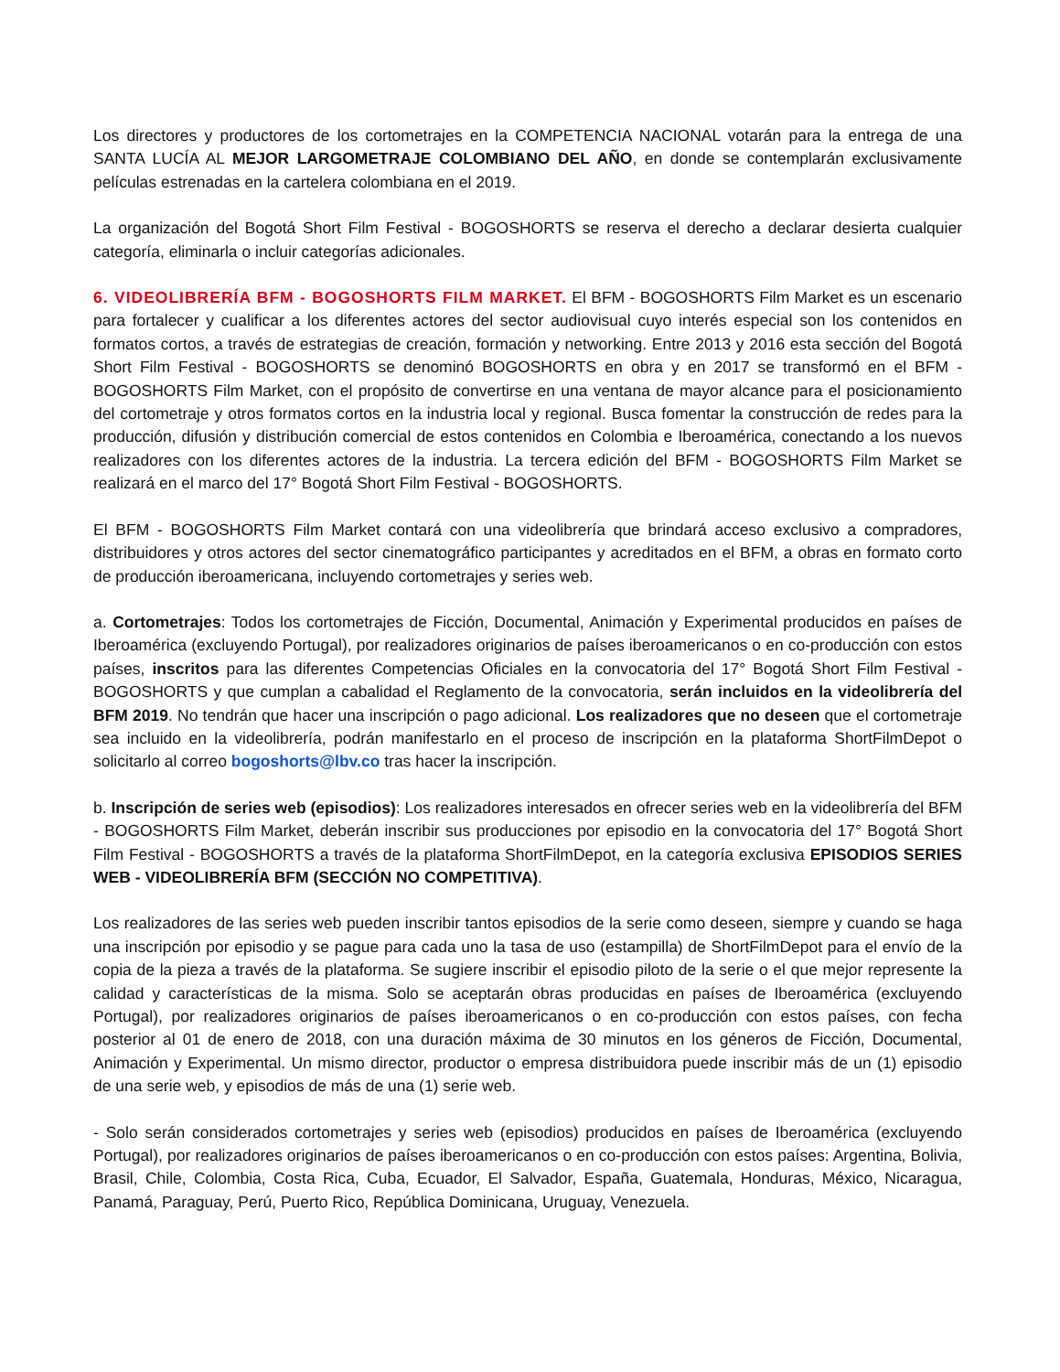Los directores y productores de los cortometrajes en la COMPETENCIA NACIONAL votarán para la entrega de una SANTA LUCÍA AL MEJOR LARGOMETRAJE COLOMBIANO DEL AÑO, en donde se contemplarán exclusivamente películas estrenadas en la cartelera colombiana en el 2019.
La organización del Bogotá Short Film Festival - BOGOSHORTS se reserva el derecho a declarar desierta cualquier categoría, eliminarla o incluir categorías adicionales.
6. VIDEOLIBRERÍA BFM - BOGOSHORTS FILM MARKET. El BFM - BOGOSHORTS Film Market es un escenario para fortalecer y cualificar a los diferentes actores del sector audiovisual cuyo interés especial son los contenidos en formatos cortos, a través de estrategias de creación, formación y networking. Entre 2013 y 2016 esta sección del Bogotá Short Film Festival - BOGOSHORTS se denominó BOGOSHORTS en obra y en 2017 se transformó en el BFM - BOGOSHORTS Film Market, con el propósito de convertirse en una ventana de mayor alcance para el posicionamiento del cortometraje y otros formatos cortos en la industria local y regional. Busca fomentar la construcción de redes para la producción, difusión y distribución comercial de estos contenidos en Colombia e Iberoamérica, conectando a los nuevos realizadores con los diferentes actores de la industria. La tercera edición del BFM - BOGOSHORTS Film Market se realizará en el marco del 17° Bogotá Short Film Festival - BOGOSHORTS.
El BFM - BOGOSHORTS Film Market contará con una videolibrería que brindará acceso exclusivo a compradores, distribuidores y otros actores del sector cinematográfico participantes y acreditados en el BFM, a obras en formato corto de producción iberoamericana, incluyendo cortometrajes y series web.
a. Cortometrajes: Todos los cortometrajes de Ficción, Documental, Animación y Experimental producidos en países de Iberoamérica (excluyendo Portugal), por realizadores originarios de países iberoamericanos o en co-producción con estos países, inscritos para las diferentes Competencias Oficiales en la convocatoria del 17° Bogotá Short Film Festival - BOGOSHORTS y que cumplan a cabalidad el Reglamento de la convocatoria, serán incluidos en la videolibrería del BFM 2019. No tendrán que hacer una inscripción o pago adicional. Los realizadores que no deseen que el cortometraje sea incluido en la videolibrería, podrán manifestarlo en el proceso de inscripción en la plataforma ShortFilmDepot o solicitarlo al correo bogoshorts@lbv.co tras hacer la inscripción.
b. Inscripción de series web (episodios): Los realizadores interesados en ofrecer series web en la videolibrería del BFM - BOGOSHORTS Film Market, deberán inscribir sus producciones por episodio en la convocatoria del 17° Bogotá Short Film Festival - BOGOSHORTS a través de la plataforma ShortFilmDepot, en la categoría exclusiva EPISODIOS SERIES WEB - VIDEOLIBRERÍA BFM (SECCIÓN NO COMPETITIVA).
Los realizadores de las series web pueden inscribir tantos episodios de la serie como deseen, siempre y cuando se haga una inscripción por episodio y se pague para cada uno la tasa de uso (estampilla) de ShortFilmDepot para el envío de la copia de la pieza a través de la plataforma. Se sugiere inscribir el episodio piloto de la serie o el que mejor represente la calidad y características de la misma. Solo se aceptarán obras producidas en países de Iberoamérica (excluyendo Portugal), por realizadores originarios de países iberoamericanos o en co-producción con estos países, con fecha posterior al 01 de enero de 2018, con una duración máxima de 30 minutos en los géneros de Ficción, Documental, Animación y Experimental. Un mismo director, productor o empresa distribuidora puede inscribir más de un (1) episodio de una serie web, y episodios de más de una (1) serie web.
- Solo serán considerados cortometrajes y series web (episodios) producidos en países de Iberoamérica (excluyendo Portugal), por realizadores originarios de países iberoamericanos o en co-producción con estos países: Argentina, Bolivia, Brasil, Chile, Colombia, Costa Rica, Cuba, Ecuador, El Salvador, España, Guatemala, Honduras, México, Nicaragua, Panamá, Paraguay, Perú, Puerto Rico, República Dominicana, Uruguay, Venezuela.